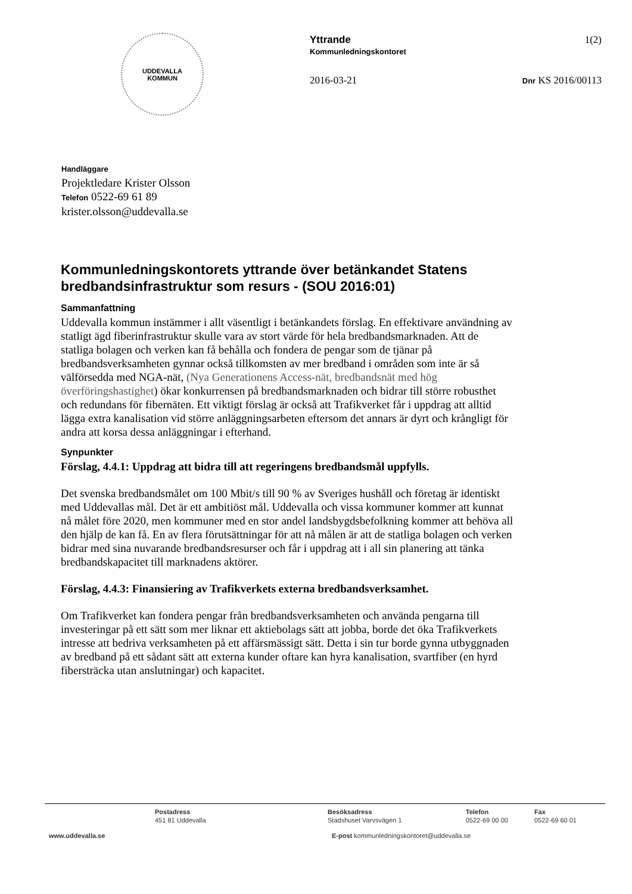UDDEVALLA
KOMMUN
Yttrande
Kommunledningskontoret
1(2)
2016-03-21 Dnr KS 2016/00113
Handläggare
Projektledare Krister Olsson
Telefon 0522-69 61 89
krister.olsson@uddevalla.se
Kommunledningskontorets yttrande över betänkandet Statens bredbandsinfrastruktur som resurs - (SOU 2016:01)
Sammanfattning
Uddevalla kommun instämmer i allt väsentligt i betänkandets förslag. En effektivare användning av statligt ägd fiberinfrastruktur skulle vara av stort värde för hela bredbandsmarknaden. Att de statliga bolagen och verken kan få behålla och fondera de pengar som de tjänar på bredbandsverksamheten gynnar också tillkomsten av mer bredband i områden som inte är så välförsedda med NGA-nät, (Nya Generationens Access-nät, bredbandsnät med hög överföringshastighet) ökar konkurrensen på bredbandsmarknaden och bidrar till större robusthet och redundans för fibernäten. Ett viktigt förslag är också att Trafikverket får i uppdrag att alltid lägga extra kanalisation vid större anläggningsarbeten eftersom det annars är dyrt och krångligt för andra att korsa dessa anläggningar i efterhand.
Synpunkter
Förslag, 4.4.1: Uppdrag att bidra till att regeringens bredbandsmål uppfylls.
Det svenska bredbandsmålet om 100 Mbit/s till 90 % av Sveriges hushåll och företag är identiskt med Uddevallas mål. Det är ett ambitiöst mål. Uddevalla och vissa kommuner kommer att kunnat nå målet före 2020, men kommuner med en stor andel landsbygdsbefolkning kommer att behöva all den hjälp de kan få. En av flera förutsättningar för att nå målen är att de statliga bolagen och verken bidrar med sina nuvarande bredbandsresurser och får i uppdrag att i all sin planering att tänka bredbandskapacitet till marknadens aktörer.
Förslag, 4.4.3: Finansiering av Trafikverkets externa bredbandsverksamhet.
Om Trafikverket kan fondera pengar från bredbandsverksamheten och använda pengarna till investeringar på ett sätt som mer liknar ett aktiebolags sätt att jobba, borde det öka Trafikverkets intresse att bedriva verksamheten på ett affärsmässigt sätt. Detta i sin tur borde gynna utbyggnaden av bredband på ett sådant sätt att externa kunder oftare kan hyra kanalisation, svartfiber (en hyrd fibersträcka utan anslutningar) och kapacitet.
Postadress
451 81 Uddevalla
Besöksadress
Stadshuset Varvsvägen 1
Telefon
0522-69 00 00
Fax
0522-69 60 01
www.uddevalla.se E-post kommunledningskontoret@uddevalla.se